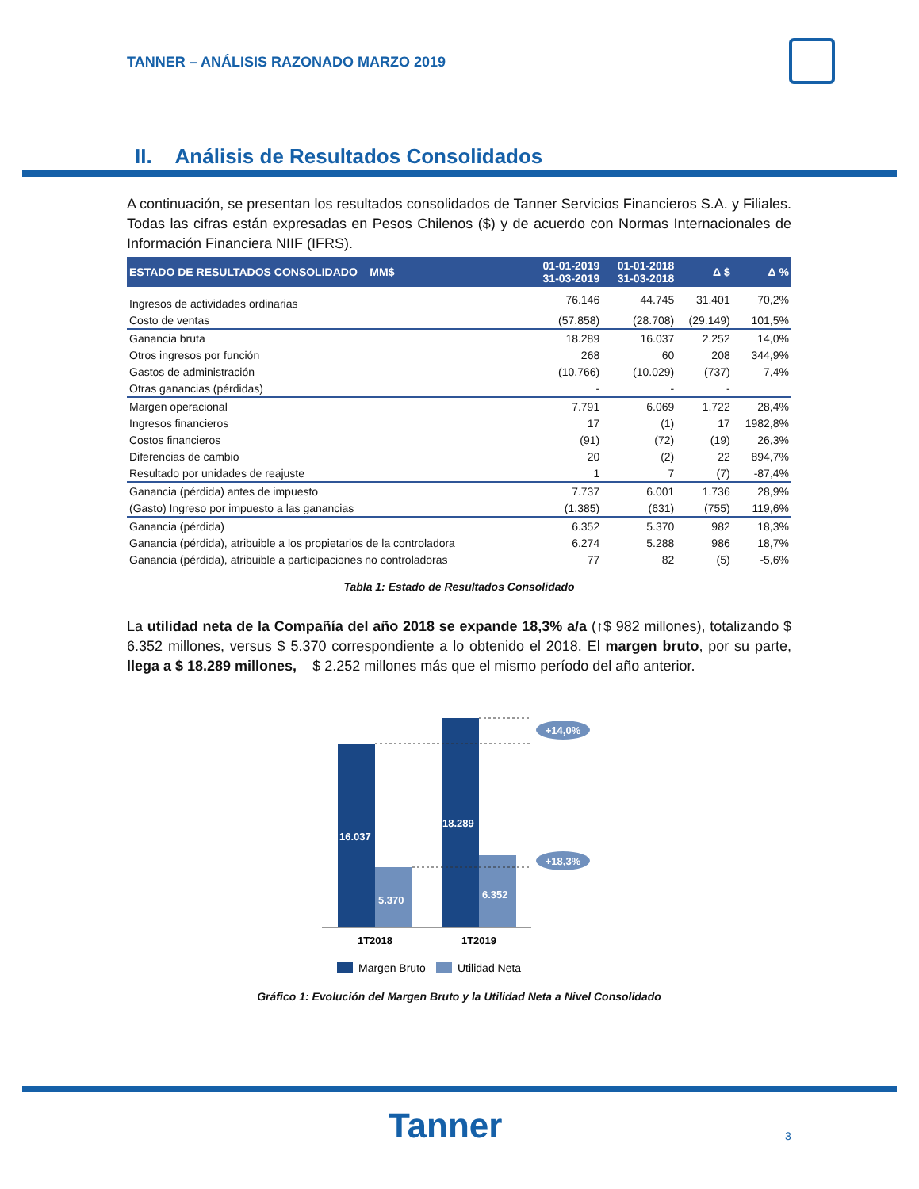TANNER – ANÁLISIS RAZONADO MARZO 2019
II. Análisis de Resultados Consolidados
A continuación, se presentan los resultados consolidados de Tanner Servicios Financieros S.A. y Filiales. Todas las cifras están expresadas en Pesos Chilenos ($) y de acuerdo con Normas Internacionales de Información Financiera NIIF (IFRS).
| ESTADO DE RESULTADOS CONSOLIDADO MM$ | 01-01-2019 31-03-2019 | 01-01-2018 31-03-2018 | Δ $ | Δ % |
| --- | --- | --- | --- | --- |
| Ingresos de actividades ordinarias | 76.146 | 44.745 | 31.401 | 70,2% |
| Costo de ventas | (57.858) | (28.708) | (29.149) | 101,5% |
| Ganancia bruta | 18.289 | 16.037 | 2.252 | 14,0% |
| Otros ingresos por función | 268 | 60 | 208 | 344,9% |
| Gastos de administración | (10.766) | (10.029) | (737) | 7,4% |
| Otras ganancias (pérdidas) | - | - | - | |
| Margen operacional | 7.791 | 6.069 | 1.722 | 28,4% |
| Ingresos financieros | 17 | (1) | 17 | 1982,8% |
| Costos financieros | (91) | (72) | (19) | 26,3% |
| Diferencias de cambio | 20 | (2) | 22 | 894,7% |
| Resultado por unidades de reajuste | 1 | 7 | (7) | -87,4% |
| Ganancia (pérdida) antes de impuesto | 7.737 | 6.001 | 1.736 | 28,9% |
| (Gasto) Ingreso por impuesto a las ganancias | (1.385) | (631) | (755) | 119,6% |
| Ganancia (pérdida) | 6.352 | 5.370 | 982 | 18,3% |
| Ganancia (pérdida), atribuible a los propietarios de la controladora | 6.274 | 5.288 | 986 | 18,7% |
| Ganancia (pérdida), atribuible a participaciones no controladoras | 77 | 82 | (5) | -5,6% |
Tabla 1: Estado de Resultados Consolidado
La utilidad neta de la Compañía del año 2018 se expande 18,3% a/a (↑$ 982 millones), totalizando $ 6.352 millones, versus $ 5.370 correspondiente a lo obtenido el 2018. El margen bruto, por su parte, llega a $ 18.289 millones, $ 2.252 millones más que el mismo período del año anterior.
+14,0%
+18,3%
16.037
5.370
18.289
6.352
1T2018
1T2019
Margen Bruto
Utilidad Neta
Gráfico 1: Evolución del Margen Bruto y la Utilidad Neta a Nivel Consolidado
Tanner 3